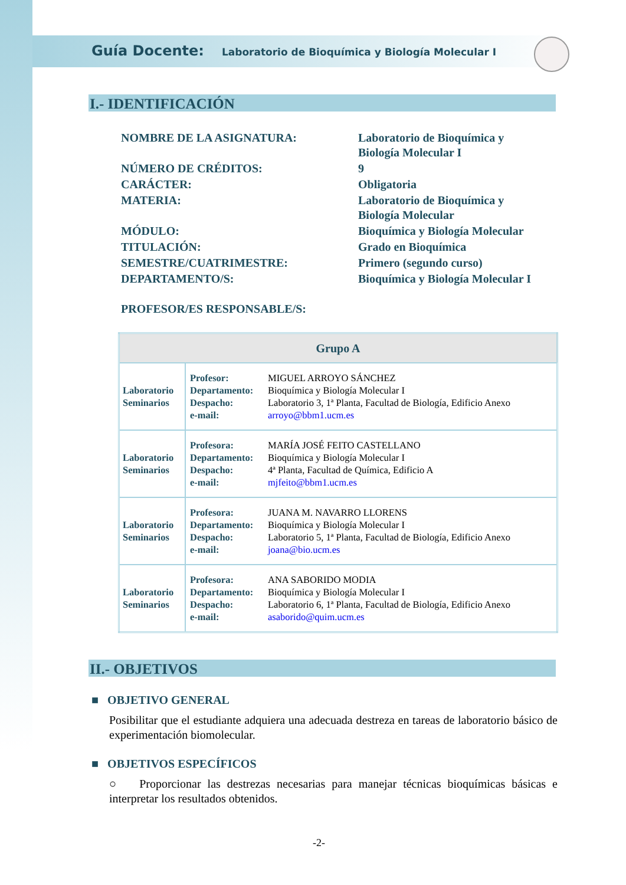Guía Docente: Laboratorio de Bioquímica y Biología Molecular I
I.- IDENTIFICACIÓN
| NOMBRE DE LA ASIGNATURA: | Laboratorio de Bioquímica y Biología Molecular I |
| NÚMERO DE CRÉDITOS: | 9 |
| CARÁCTER: | Obligatoria |
| MATERIA: | Laboratorio de Bioquímica y Biología Molecular |
| MÓDULO: | Bioquímica y Biología Molecular |
| TITULACIÓN: | Grado en Bioquímica |
| SEMESTRE/CUATRIMESTRE: | Primero (segundo curso) |
| DEPARTAMENTO/S: | Bioquímica y Biología Molecular I |
| PROFESOR/ES RESPONSABLE/S: | |
| Grupo A | |
| --- | --- |
| Laboratorio Seminarios | / Profesor: Departamento: Despacho: e-mail: / MIGUEL ARROYO SÁNCHEZ Bioquímica y Biología Molecular I Laboratorio 3, 1ª Planta, Facultad de Biología, Edificio Anexo arroyo@bbm1.ucm.es / |
| Laboratorio Seminarios | / Profesora: Departamento: Despacho: e-mail: / MARÍA JOSÉ FEITO CASTELLANO Bioquímica y Biología Molecular I 4ª Planta, Facultad de Química, Edificio A mjfeito@bbm1.ucm.es / |
| Laboratorio Seminarios | / Profesora: Departamento: Despacho: e-mail: / JUANA M. NAVARRO LLORENS Bioquímica y Biología Molecular I Laboratorio 5, 1ª Planta, Facultad de Biología, Edificio Anexo joana@bio.ucm.es / |
| Laboratorio Seminarios | / Profesora: Departamento: Despacho: e-mail: / ANA SABORIDO MODIA Bioquímica y Biología Molecular I Laboratorio 6, 1ª Planta, Facultad de Biología, Edificio Anexo asaborido@quim.ucm.es / |
II.- OBJETIVOS
■ OBJETIVO GENERAL
Posibilitar que el estudiante adquiera una adecuada destreza en tareas de laboratorio básico de experimentación biomolecular.
■ OBJETIVOS ESPECÍFICOS
○ Proporcionar las destrezas necesarias para manejar técnicas bioquímicas básicas e interpretar los resultados obtenidos.
-2-